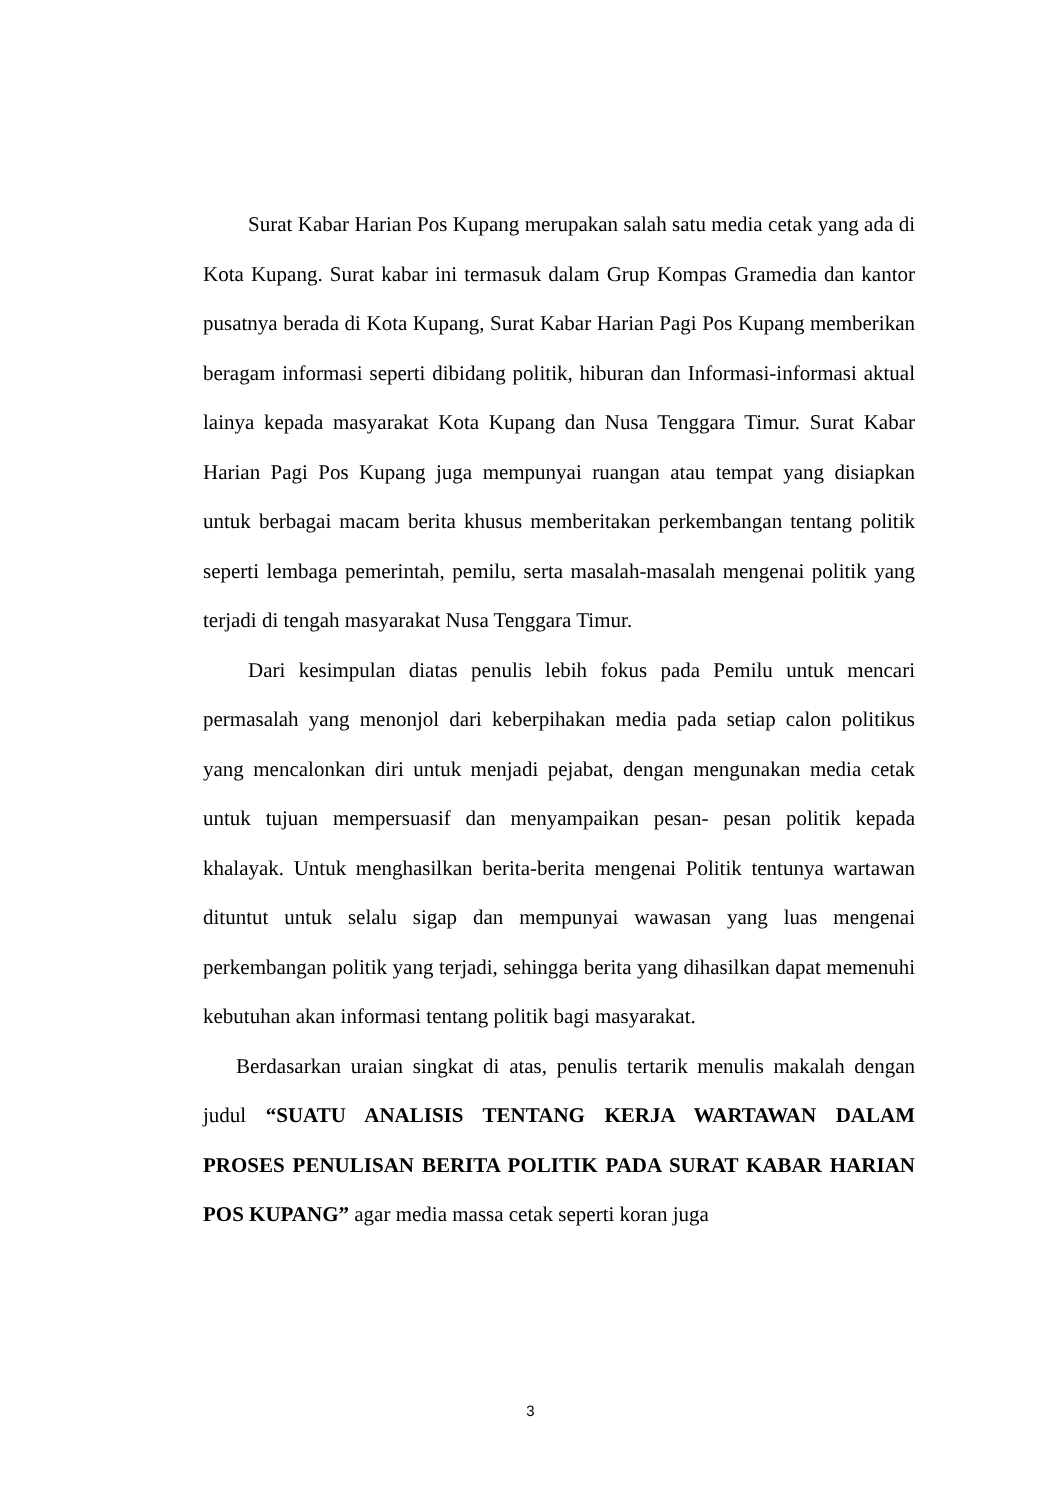Surat Kabar Harian Pos Kupang merupakan salah satu media cetak yang ada di Kota Kupang. Surat kabar ini termasuk dalam Grup Kompas Gramedia dan kantor pusatnya berada di Kota Kupang, Surat Kabar Harian Pagi Pos Kupang memberikan beragam informasi seperti dibidang politik, hiburan dan Informasi-informasi aktual lainya kepada masyarakat Kota Kupang dan Nusa Tenggara Timur. Surat Kabar Harian Pagi Pos Kupang juga mempunyai ruangan atau tempat yang disiapkan untuk berbagai macam berita khusus memberitakan perkembangan tentang politik seperti lembaga pemerintah, pemilu, serta masalah-masalah mengenai politik yang terjadi di tengah masyarakat Nusa Tenggara Timur.
Dari kesimpulan diatas penulis lebih fokus pada Pemilu untuk mencari permasalah yang menonjol dari keberpihakan media pada setiap calon politikus yang mencalonkan diri untuk menjadi pejabat, dengan mengunakan media cetak untuk tujuan mempersuasif dan menyampaikan pesan- pesan politik kepada khalayak. Untuk menghasilkan berita-berita mengenai Politik tentunya wartawan dituntut untuk selalu sigap dan mempunyai wawasan yang luas mengenai perkembangan politik yang terjadi, sehingga berita yang dihasilkan dapat memenuhi kebutuhan akan informasi tentang politik bagi masyarakat.
Berdasarkan uraian singkat di atas, penulis tertarik menulis makalah dengan judul “SUATU ANALISIS TENTANG KERJA WARTAWAN DALAM PROSES PENULISAN BERITA POLITIK PADA SURAT KABAR HARIAN POS KUPANG” agar media massa cetak seperti koran juga
3